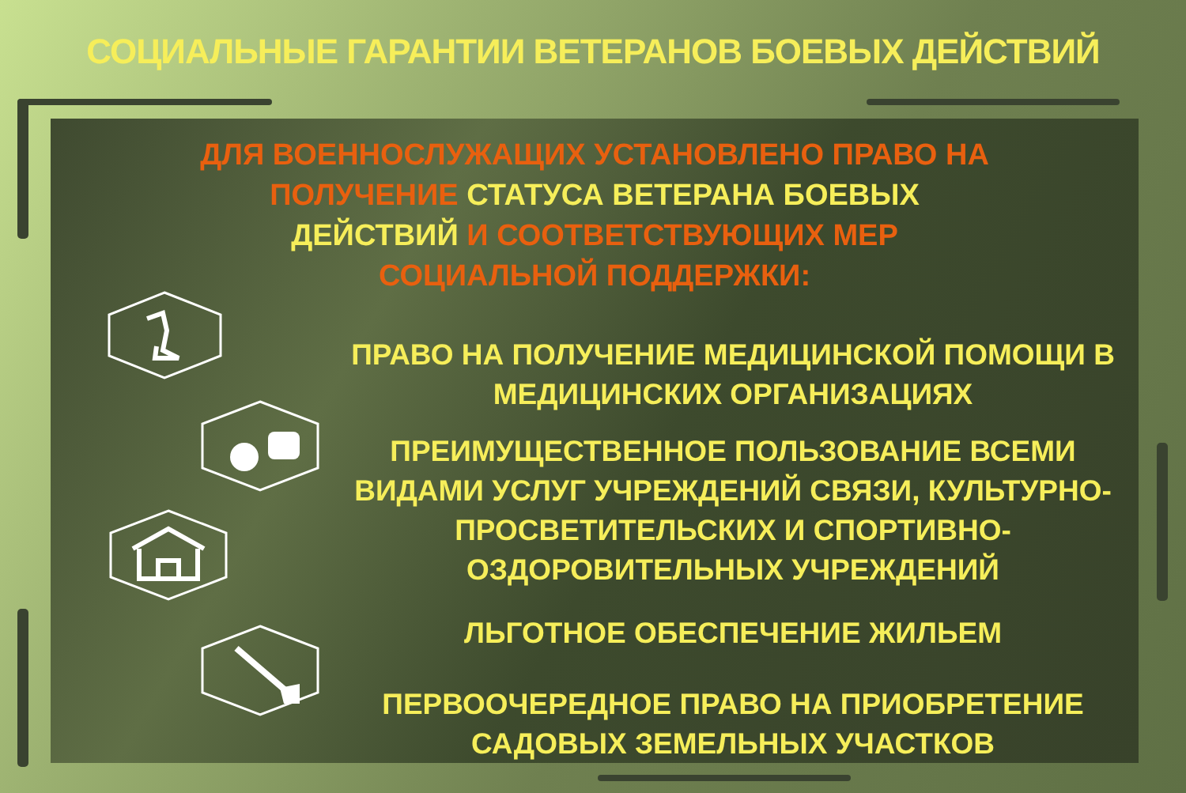СОЦИАЛЬНЫЕ ГАРАНТИИ ВЕТЕРАНОВ БОЕВЫХ ДЕЙСТВИЙ
ДЛЯ ВОЕННОСЛУЖАЩИХ УСТАНОВЛЕНО ПРАВО НА ПОЛУЧЕНИЕ СТАТУСА ВЕТЕРАНА БОЕВЫХ ДЕЙСТВИЙ И СООТВЕТСТВУЮЩИХ МЕР СОЦИАЛЬНОЙ ПОДДЕРЖКИ:
ПРАВО НА ПОЛУЧЕНИЕ МЕДИЦИНСКОЙ ПОМОЩИ В МЕДИЦИНСКИХ ОРГАНИЗАЦИЯХ
ПРЕИМУЩЕСТВЕННОЕ ПОЛЬЗОВАНИЕ ВСЕМИ ВИДАМИ УСЛУГ УЧРЕЖДЕНИЙ СВЯЗИ, КУЛЬТУРНО-ПРОСВЕТИТЕЛЬСКИХ И СПОРТИВНО- ОЗДОРОВИТЕЛЬНЫХ УЧРЕЖДЕНИЙ
ЛЬГОТНОЕ ОБЕСПЕЧЕНИЕ ЖИЛЬЕМ
ПЕРВООЧЕРЕДНОЕ ПРАВО НА ПРИОБРЕТЕНИЕ САДОВЫХ ЗЕМЕЛЬНЫХ УЧАСТКОВ